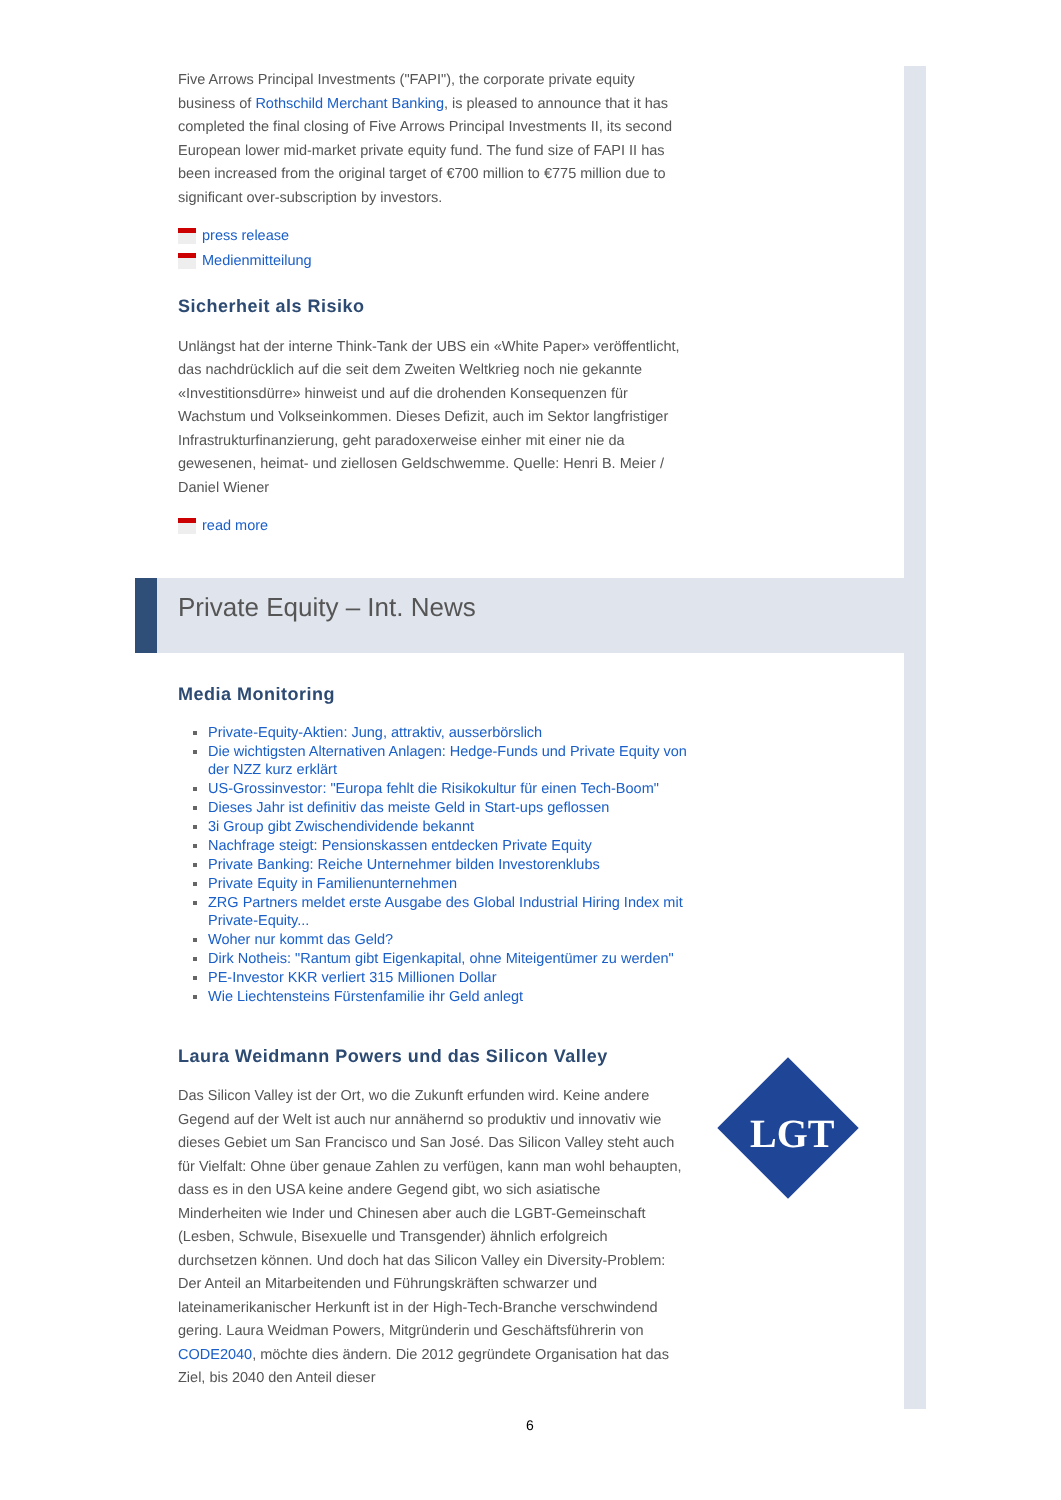Five Arrows Principal Investments ("FAPI"), the corporate private equity business of Rothschild Merchant Banking, is pleased to announce that it has completed the final closing of Five Arrows Principal Investments II, its second European lower mid-market private equity fund. The fund size of FAPI II has been increased from the original target of €700 million to €775 million due to significant over-subscription by investors.
press release
Medienmitteilung
Sicherheit als Risiko
Unlängst hat der interne Think-Tank der UBS ein «White Paper» veröffentlicht, das nachdrücklich auf die seit dem Zweiten Weltkrieg noch nie gekannte «Investitionsdürre» hinweist und auf die drohenden Konsequenzen für Wachstum und Volkseinkommen. Dieses Defizit, auch im Sektor langfristiger Infrastrukturfinanzierung, geht paradoxerweise einher mit einer nie da gewesenen, heimat- und ziellosen Geldschwemme. Quelle: Henri B. Meier / Daniel Wiener
read more
Private Equity – Int. News
Media Monitoring
Private-Equity-Aktien: Jung, attraktiv, ausserbörslich
Die wichtigsten Alternativen Anlagen: Hedge-Funds und Private Equity von der NZZ kurz erklärt
US-Grossinvestor: "Europa fehlt die Risikokultur für einen Tech-Boom"
Dieses Jahr ist definitiv das meiste Geld in Start-ups geflossen
3i Group gibt Zwischendividende bekannt
Nachfrage steigt: Pensionskassen entdecken Private Equity
Private Banking: Reiche Unternehmer bilden Investorenklubs
Private Equity in Familienunternehmen
ZRG Partners meldet erste Ausgabe des Global Industrial Hiring Index mit Private-Equity...
Woher nur kommt das Geld?
Dirk Notheis: "Rantum gibt Eigenkapital, ohne Miteigentümer zu werden"
PE-Investor KKR verliert 315 Millionen Dollar
Wie Liechtensteins Fürstenfamilie ihr Geld anlegt
Laura Weidmann Powers und das Silicon Valley
Das Silicon Valley ist der Ort, wo die Zukunft erfunden wird. Keine andere Gegend auf der Welt ist auch nur annähernd so produktiv und innovativ wie dieses Gebiet um San Francisco und San José. Das Silicon Valley steht auch für Vielfalt: Ohne über genaue Zahlen zu verfügen, kann man wohl behaupten, dass es in den USA keine andere Gegend gibt, wo sich asiatische Minderheiten wie Inder und Chinesen aber auch die LGBT-Gemeinschaft (Lesben, Schwule, Bisexuelle und Transgender) ähnlich erfolgreich durchsetzen können. Und doch hat das Silicon Valley ein Diversity-Problem: Der Anteil an Mitarbeitenden und Führungskräften schwarzer und lateinamerikanischer Herkunft ist in der High-Tech-Branche verschwindend gering. Laura Weidman Powers, Mitgründerin und Geschäftsführerin von CODE2040, möchte dies ändern. Die 2012 gegründete Organisation hat das Ziel, bis 2040 den Anteil dieser
LGT
6